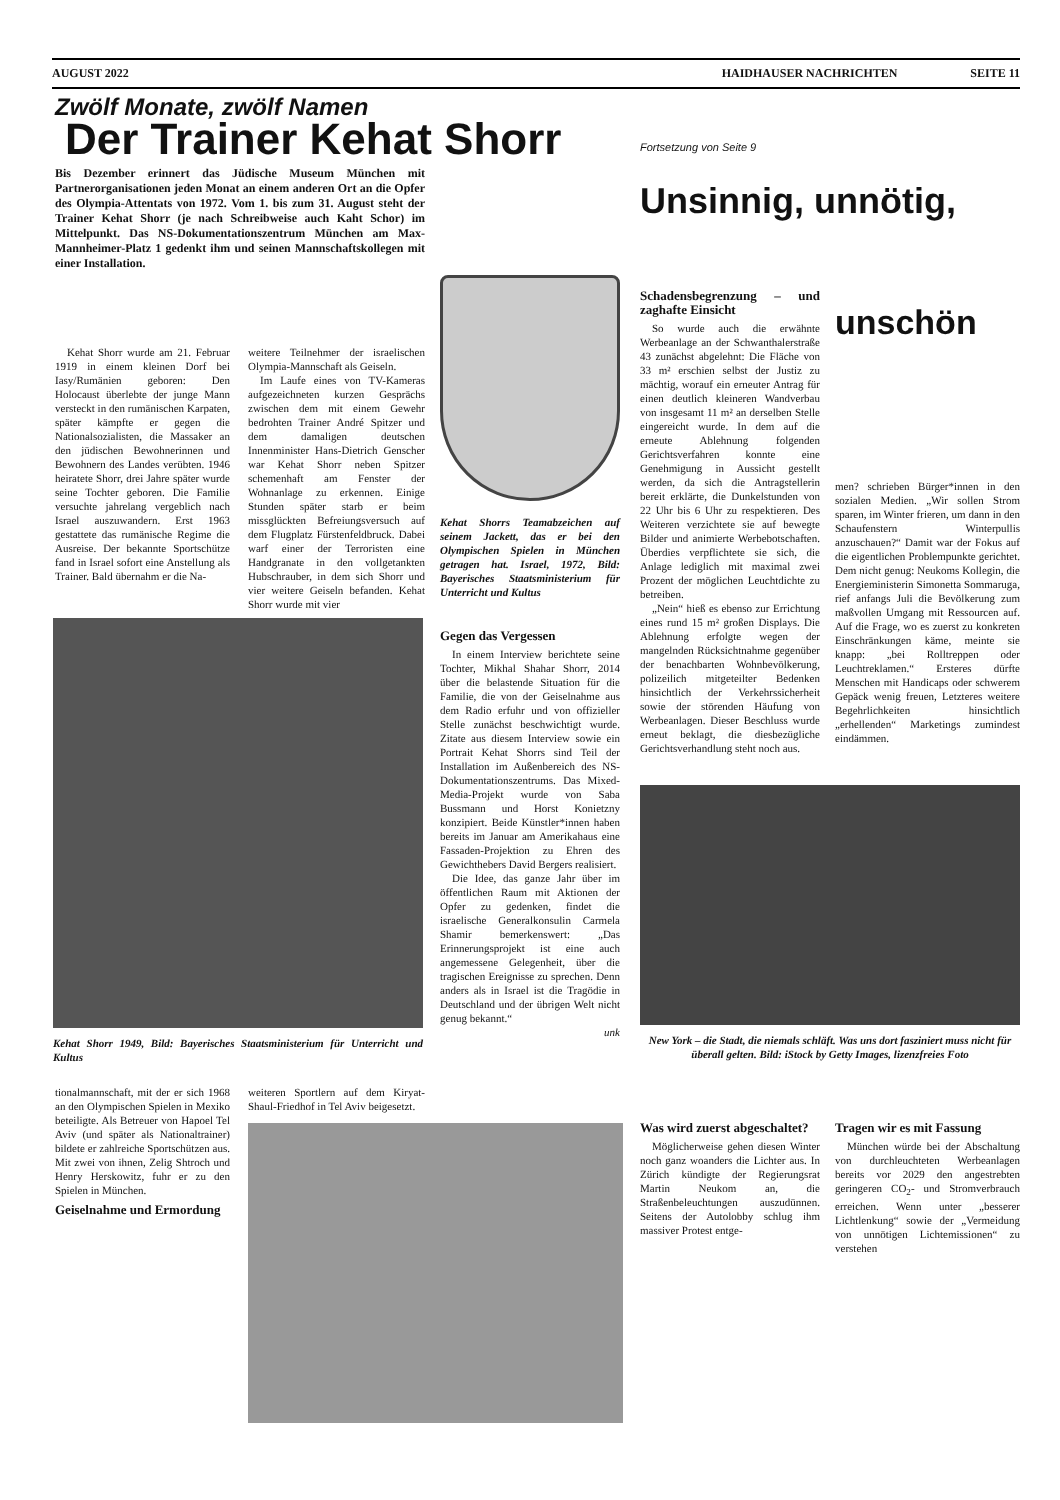AUGUST 2022 HAIDHAUSER NACHRICHTEN SEITE 11
Zwölf Monate, zwölf Namen
Der Trainer Kehat Shorr
Bis Dezember erinnert das Jüdische Museum München mit Partnerorganisationen jeden Monat an einem anderen Ort an die Opfer des Olympia-Attentats von 1972. Vom 1. bis zum 31. August steht der Trainer Kehat Shorr (je nach Schreibweise auch Kaht Schor) im Mittelpunkt. Das NS-Dokumentationszentrum München am Max-Mannheimer-Platz 1 gedenkt ihm und seinen Mannschaftskollegen mit einer Installation.
Kehat Shorr wurde am 21. Februar 1919 in einem kleinen Dorf bei Iasy/Rumänien geboren: Den Holocaust überlebte der junge Mann versteckt in den rumänischen Karpaten, später kämpfte er gegen die Nationalsozialisten, die Massaker an den jüdischen Bewohnerinnen und Bewohnern des Landes verübten. 1946 heiratete Shorr, drei Jahre später wurde seine Tochter geboren. Die Familie versuchte jahrelang vergeblich nach Israel auszuwandern. Erst 1963 gestattete das rumänische Regime die Ausreise. Der bekannte Sportschütze fand in Israel sofort eine Anstellung als Trainer. Bald übernahm er die Na-
weitere Teilnehmer der israelischen Olympia-Mannschaft als Geiseln.
Im Laufe eines von TV-Kameras aufgezeichneten kurzen Gesprächs zwischen dem mit einem Gewehr bedrohten Trainer André Spitzer und dem damaligen deutschen Innenminister Hans-Dietrich Genscher war Kehat Shorr neben Spitzer schemenhaft am Fenster der Wohnanlage zu erkennen. Einige Stunden später starb er beim missglückten Befreiungsversuch auf dem Flugplatz Fürstenfeldbruck. Dabei warf einer der Terroristen eine Handgranate in den vollgetankten Hubschrauber, in dem sich Shorr und vier weitere Geiseln befanden. Kehat Shorr wurde mit vier
Kehat Shorrs Teamabzeichen auf seinem Jackett, das er bei den Olympischen Spielen in München getragen hat. Israel, 1972, Bild: Bayerisches Staatsministerium für Unterricht und Kultus
Gegen das Vergessen
In einem Interview berichtete seine Tochter, Mikhal Shahar Shorr, 2014 über die belastende Situation für die Familie, die von der Geiselnahme aus dem Radio erfuhr und von offizieller Stelle zunächst beschwichtigt wurde. Zitate aus diesem Interview sowie ein Portrait Kehat Shorrs sind Teil der Installation im Außenbereich des NS-Dokumentationszentrums. Das Mixed-Media-Projekt wurde von Saba Bussmann und Horst Konietzny konzipiert. Beide Künstler*innen haben bereits im Januar am Amerikahaus eine Fassaden-Projektion zu Ehren des Gewichthebers David Bergers realisiert.
Die Idee, das ganze Jahr über im öffentlichen Raum mit Aktionen der Opfer zu gedenken, findet die israelische Generalkonsulin Carmela Shamir bemerkenswert: „Das Erinnerungsprojekt ist eine auch angemessene Gelegenheit, über die tragischen Ereignisse zu sprechen. Denn anders als in Israel ist die Tragödie in Deutschland und der übrigen Welt nicht genug bekannt.“
unk
Kehat Shorr 1949, Bild: Bayerisches Staatsministerium für Unterricht und Kultus
tionalmannschaft, mit der er sich 1968 an den Olympischen Spielen in Mexiko beteiligte. Als Betreuer von Hapoel Tel Aviv (und später als Nationaltrainer) bildete er zahlreiche Sportschützen aus. Mit zwei von ihnen, Zelig Shtroch und Henry Herskowitz, fuhr er zu den Spielen in München.
Geiselnahme und Ermordung
weiteren Sportlern auf dem Kiryat-Shaul-Friedhof in Tel Aviv beigesetzt.
Fortsetzung von Seite 9
Unsinnig, unnötig,
Schadensbegrenzung – und zaghafte Einsicht
So wurde auch die erwähnte Werbeanlage an der Schwanthalerstraße 43 zunächst abgelehnt: Die Fläche von 33 m² erschien selbst der Justiz zu mächtig, worauf ein erneuter Antrag für einen deutlich kleineren Wandverbau von insgesamt 11 m² an derselben Stelle eingereicht wurde. In dem auf die erneute Ablehnung folgenden Gerichtsverfahren konnte eine Genehmigung in Aussicht gestellt werden, da sich die Antragstellerin bereit erklärte, die Dunkelstunden von 22 Uhr bis 6 Uhr zu respektieren. Des Weiteren verzichtete sie auf bewegte Bilder und animierte Werbebotschaften. Überdies verpflichtete sie sich, die Anlage lediglich mit maximal zwei Prozent der möglichen Leuchtdichte zu betreiben.
„Nein“ hieß es ebenso zur Errichtung eines rund 15 m² großen Displays. Die Ablehnung erfolgte wegen der mangelnden Rücksichtnahme gegenüber der benachbarten Wohnbevölkerung, polizeilich mitgeteilter Bedenken hinsichtlich der Verkehrssicherheit sowie der störenden Häufung von Werbeanlagen. Dieser Beschluss wurde erneut beklagt, die diesbezügliche Gerichtsverhandlung steht noch aus.
unschön
men? schrieben Bürger*innen in den sozialen Medien. „Wir sollen Strom sparen, im Winter frieren, um dann in den Schaufenstern Winterpullis anzuschauen?“ Damit war der Fokus auf die eigentlichen Problempunkte gerichtet. Dem nicht genug: Neukoms Kollegin, die Energieministerin Simonetta Sommaruga, rief anfangs Juli die Bevölkerung zum maßvollen Umgang mit Ressourcen auf. Auf die Frage, wo es zuerst zu konkreten Einschränkungen käme, meinte sie knapp: „bei Rolltreppen oder Leuchtreklamen.“ Ersteres dürfte Menschen mit Handicaps oder schwerem Gepäck wenig freuen, Letzteres weitere Begehrlichkeiten hinsichtlich „erhellenden“ Marketings zumindest eindämmen.
New York – die Stadt, die niemals schläft. Was uns dort fasziniert muss nicht für überall gelten. Bild: iStock by Getty Images, lizenzfreies Foto
Was wird zuerst abgeschaltet?
Möglicherweise gehen diesen Winter noch ganz woanders die Lichter aus. In Zürich kündigte der Regierungsrat Martin Neukom an, die Straßenbeleuchtungen auszudünnen. Seitens der Autolobby schlug ihm massiver Protest entge-
Tragen wir es mit Fassung
München würde bei der Abschaltung von durchleuchteten Werbeanlagen bereits vor 2029 den angestrebten geringeren CO<sub>2</sub>- und Stromverbrauch erreichen. Wenn unter „besserer Lichtlenkung“ sowie der „Vermeidung von unnötigen Lichtemissionen“ zu verstehen